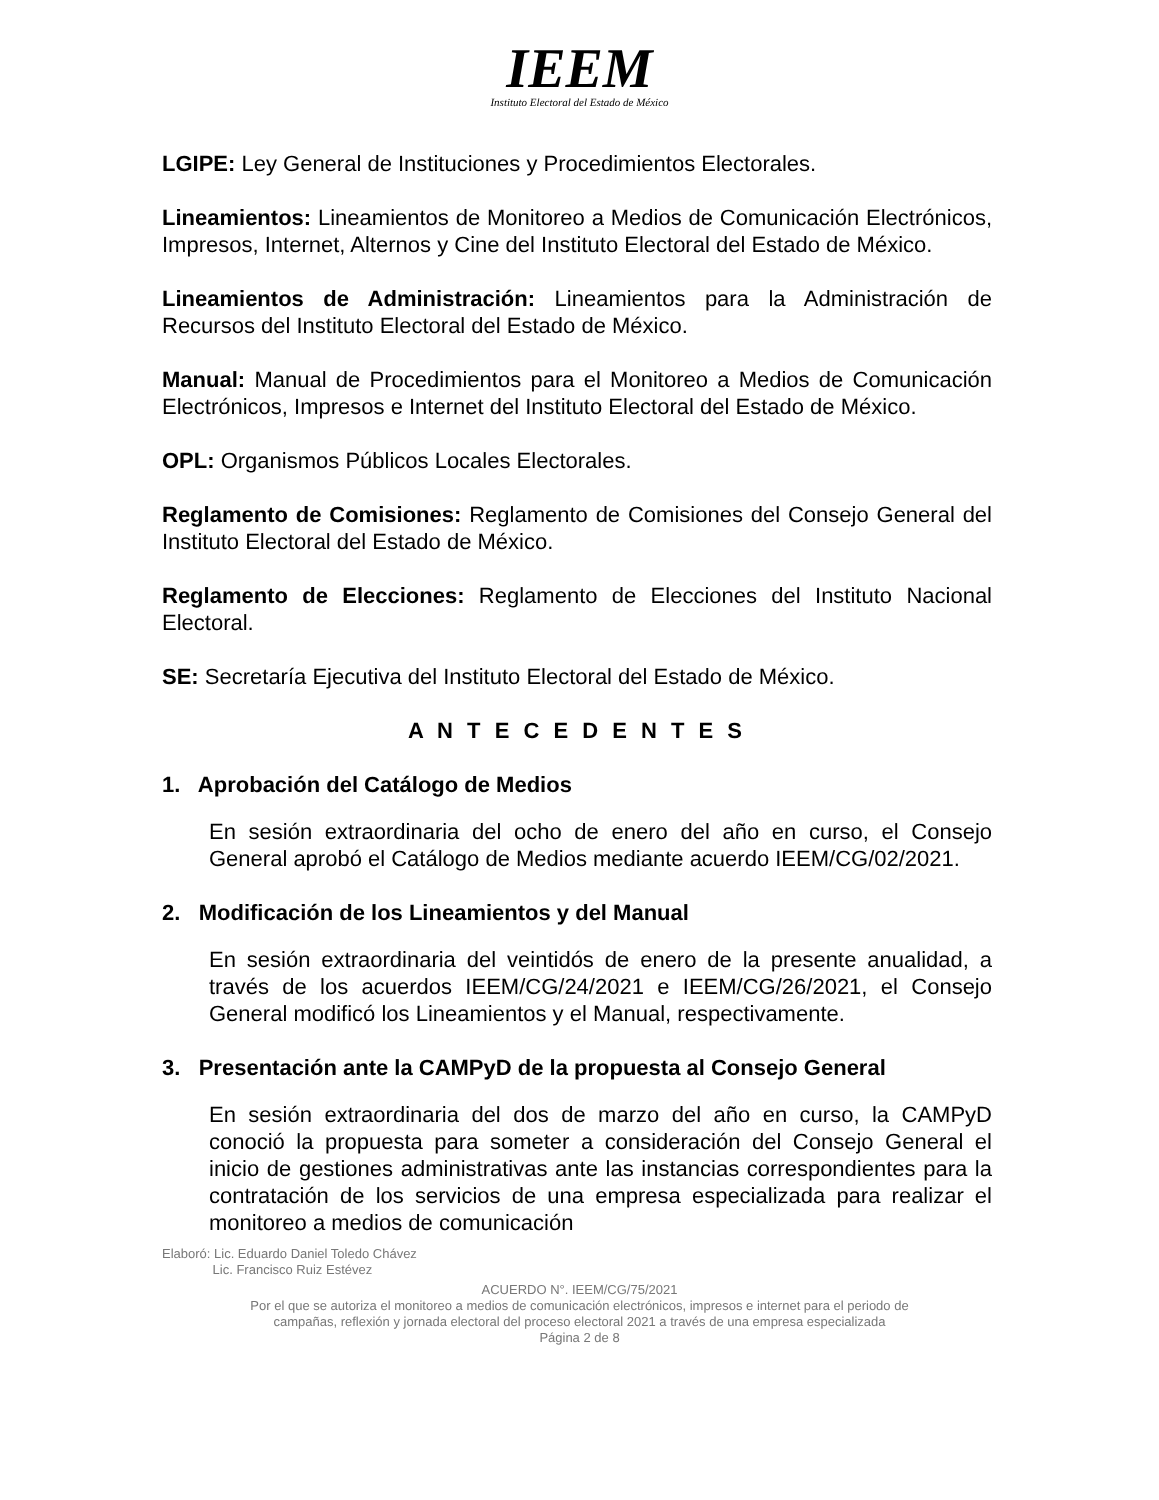IEEM
Instituto Electoral del Estado de México
LGIPE: Ley General de Instituciones y Procedimientos Electorales.
Lineamientos: Lineamientos de Monitoreo a Medios de Comunicación Electrónicos, Impresos, Internet, Alternos y Cine del Instituto Electoral del Estado de México.
Lineamientos de Administración: Lineamientos para la Administración de Recursos del Instituto Electoral del Estado de México.
Manual: Manual de Procedimientos para el Monitoreo a Medios de Comunicación Electrónicos, Impresos e Internet del Instituto Electoral del Estado de México.
OPL: Organismos Públicos Locales Electorales.
Reglamento de Comisiones: Reglamento de Comisiones del Consejo General del Instituto Electoral del Estado de México.
Reglamento de Elecciones: Reglamento de Elecciones del Instituto Nacional Electoral.
SE: Secretaría Ejecutiva del Instituto Electoral del Estado de México.
A N T E C E D E N T E S
1. Aprobación del Catálogo de Medios
En sesión extraordinaria del ocho de enero del año en curso, el Consejo General aprobó el Catálogo de Medios mediante acuerdo IEEM/CG/02/2021.
2. Modificación de los Lineamientos y del Manual
En sesión extraordinaria del veintidós de enero de la presente anualidad, a través de los acuerdos IEEM/CG/24/2021 e IEEM/CG/26/2021, el Consejo General modificó los Lineamientos y el Manual, respectivamente.
3. Presentación ante la CAMPyD de la propuesta al Consejo General
En sesión extraordinaria del dos de marzo del año en curso, la CAMPyD conoció la propuesta para someter a consideración del Consejo General el inicio de gestiones administrativas ante las instancias correspondientes para la contratación de los servicios de una empresa especializada para realizar el monitoreo a medios de comunicación
Elaboró: Lic. Eduardo Daniel Toledo Chávez
Lic. Francisco Ruiz Estévez
ACUERDO N°. IEEM/CG/75/2021
Por el que se autoriza el monitoreo a medios de comunicación electrónicos, impresos e internet para el periodo de
campañas, reflexión y jornada electoral del proceso electoral 2021 a través de una empresa especializada
Página 2 de 8